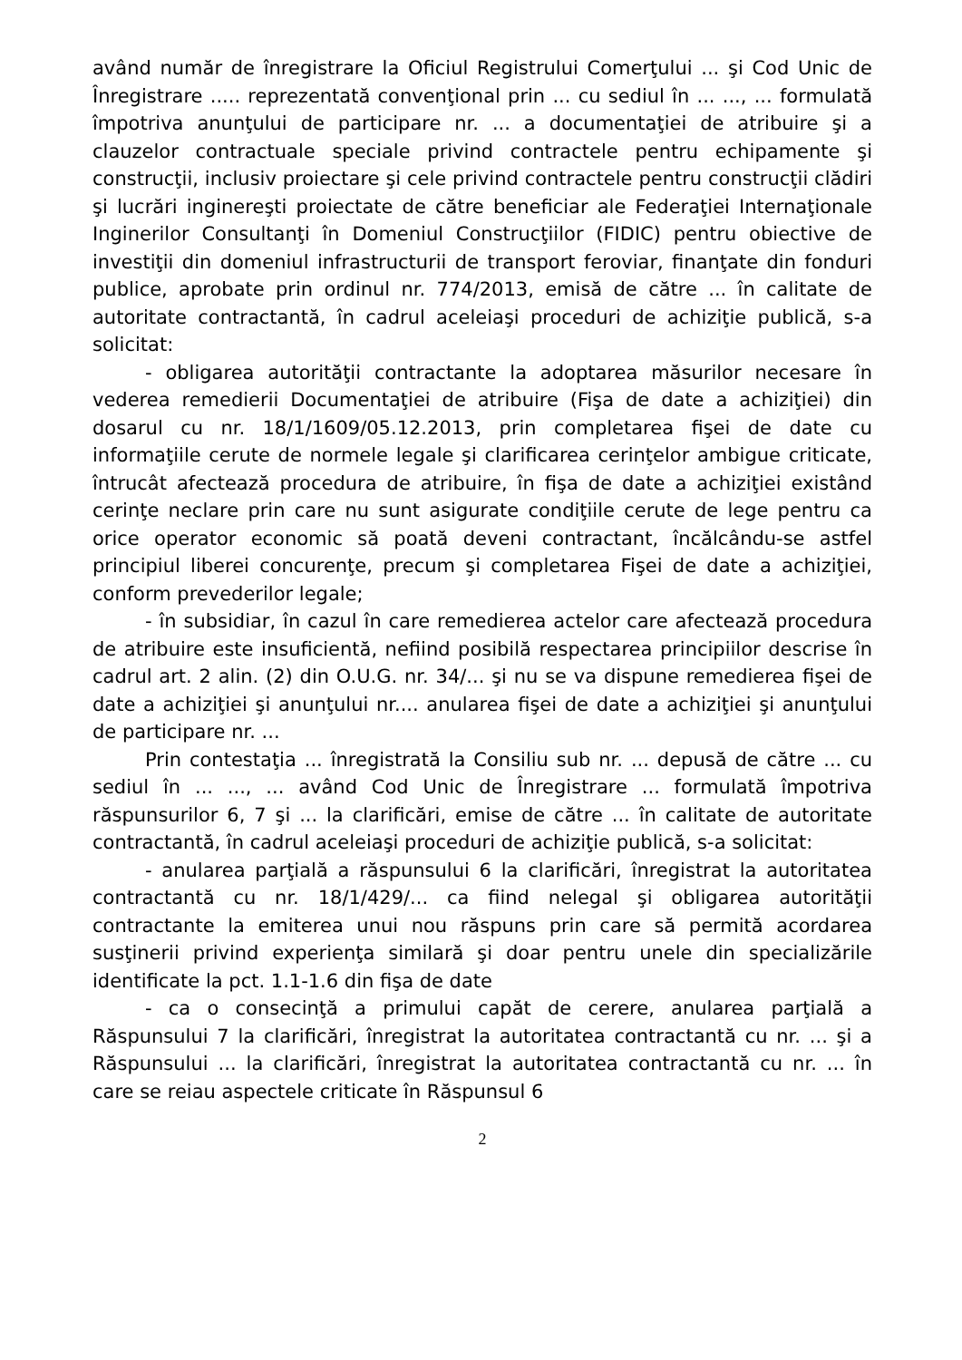având număr de înregistrare la Oficiul Registrului Comerţului ... şi Cod Unic de Înregistrare ..... reprezentată convenţional prin ... cu sediul în ... ..., ... formulată împotriva anunţului de participare nr. ... a documentaţiei de atribuire şi a clauzelor contractuale speciale privind contractele pentru echipamente şi construcţii, inclusiv proiectare şi cele privind contractele pentru construcţii clădiri şi lucrări inginereşti proiectate de către beneficiar ale Federaţiei Internaţionale Inginerilor Consultanţi în Domeniul Construcţiilor (FIDIC) pentru obiective de investiţii din domeniul infrastructurii de transport feroviar, finanţate din fonduri publice, aprobate prin ordinul nr. 774/2013, emisă de către ... în calitate de autoritate contractantă, în cadrul aceleiaşi proceduri de achiziţie publică, s-a solicitat:
- obligarea autorităţii contractante la adoptarea măsurilor necesare în vederea remedierii Documentaţiei de atribuire (Fişa de date a achiziţiei) din dosarul cu nr. 18/1/1609/05.12.2013, prin completarea fişei de date cu informaţiile cerute de normele legale şi clarificarea cerinţelor ambigue criticate, întrucât afectează procedura de atribuire, în fişa de date a achiziţiei existând cerinţe neclare prin care nu sunt asigurate condiţiile cerute de lege pentru ca orice operator economic să poată deveni contractant, încălcându-se astfel principiul liberei concurenţe, precum şi completarea Fişei de date a achiziţiei, conform prevederilor legale;
- în subsidiar, în cazul în care remedierea actelor care afectează procedura de atribuire este insuficientă, nefiind posibilă respectarea principiilor descrise în cadrul art. 2 alin. (2) din O.U.G. nr. 34/... şi nu se va dispune remedierea fişei de date a achiziţiei şi anunţului nr.... anularea fişei de date a achiziţiei şi anunţului de participare nr. ...
Prin contestaţia ... înregistrată la Consiliu sub nr. ... depusă de către ... cu sediul în ... ..., ... având Cod Unic de Înregistrare ... formulată împotriva răspunsurilor 6, 7 şi ... la clarificări, emise de către ... în calitate de autoritate contractantă, în cadrul aceleiaşi proceduri de achiziţie publică, s-a solicitat:
- anularea parţială a răspunsului 6 la clarificări, înregistrat la autoritatea contractantă cu nr. 18/1/429/... ca fiind nelegal şi obligarea autorităţii contractante la emiterea unui nou răspuns prin care să permită acordarea susţinerii privind experienţa similară şi doar pentru unele din specializările identificate la pct. 1.1-1.6 din fişa de date
- ca o consecinţă a primului capăt de cerere, anularea parţială a Răspunsului 7 la clarificări, înregistrat la autoritatea contractantă cu nr. ... şi a Răspunsului ... la clarificări, înregistrat la autoritatea contractantă cu nr. ... în care se reiau aspectele criticate în Răspunsul 6
2